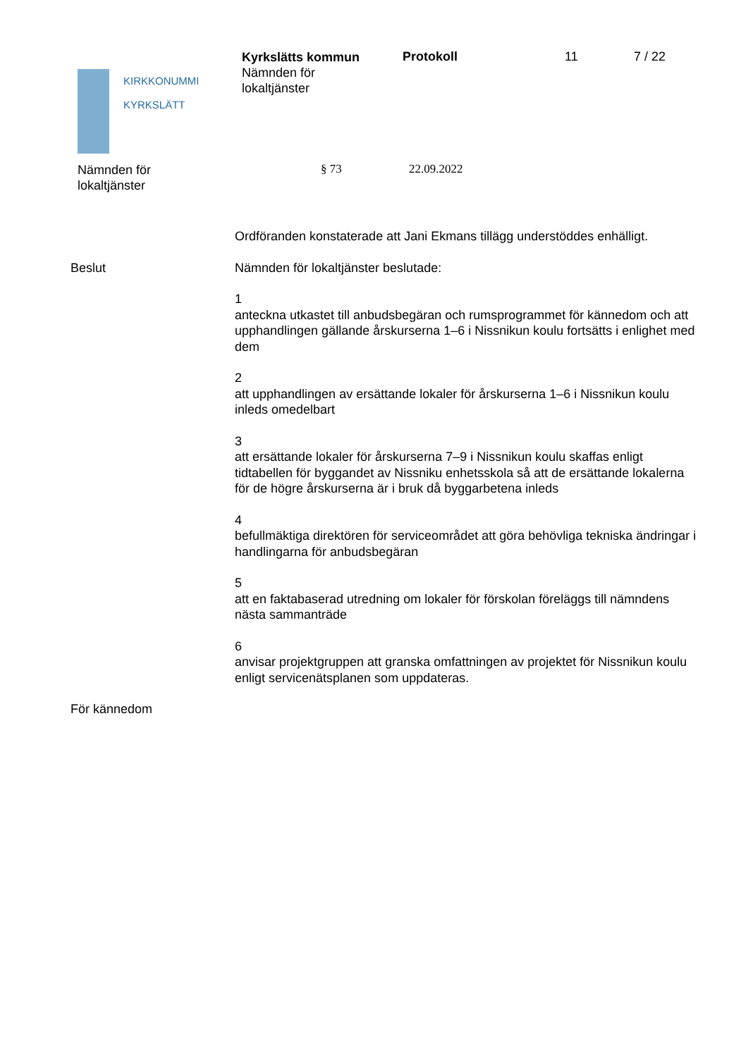KIRKKONUMMI
KYRKSLÄTT
Kyrkslätts kommun
Nämnden för
lokaltjänster
Protokoll 11 7 / 22
Nämnden för
lokaltjänster
§ 73 22.09.2022
Ordföranden konstaterade att Jani Ekmans tillägg understöddes enhälligt.
Beslut Nämnden för lokaltjänster beslutade:
1
anteckna utkastet till anbudsbegäran och rumsprogrammet för kännedom och att upphandlingen gällande årskurserna 1–6 i Nissnikun koulu fortsätts i enlighet med dem
2
att upphandlingen av ersättande lokaler för årskurserna 1–6 i Nissnikun koulu inleds omedelbart
3
att ersättande lokaler för årskurserna 7–9 i Nissnikun koulu skaffas enligt tidtabellen för byggandet av Nissniku enhetsskola så att de ersättande lokalerna för de högre årskurserna är i bruk då byggarbetena inleds
4
befullmäktiga direktören för serviceområdet att göra behövliga tekniska ändringar i handlingarna för anbudsbegäran
5
att en faktabaserad utredning om lokaler för förskolan föreläggs till nämndens nästa sammanträde
6
anvisar projektgruppen att granska omfattningen av projektet för Nissnikun koulu enligt servicenätsplanen som uppdateras.
För kännedom